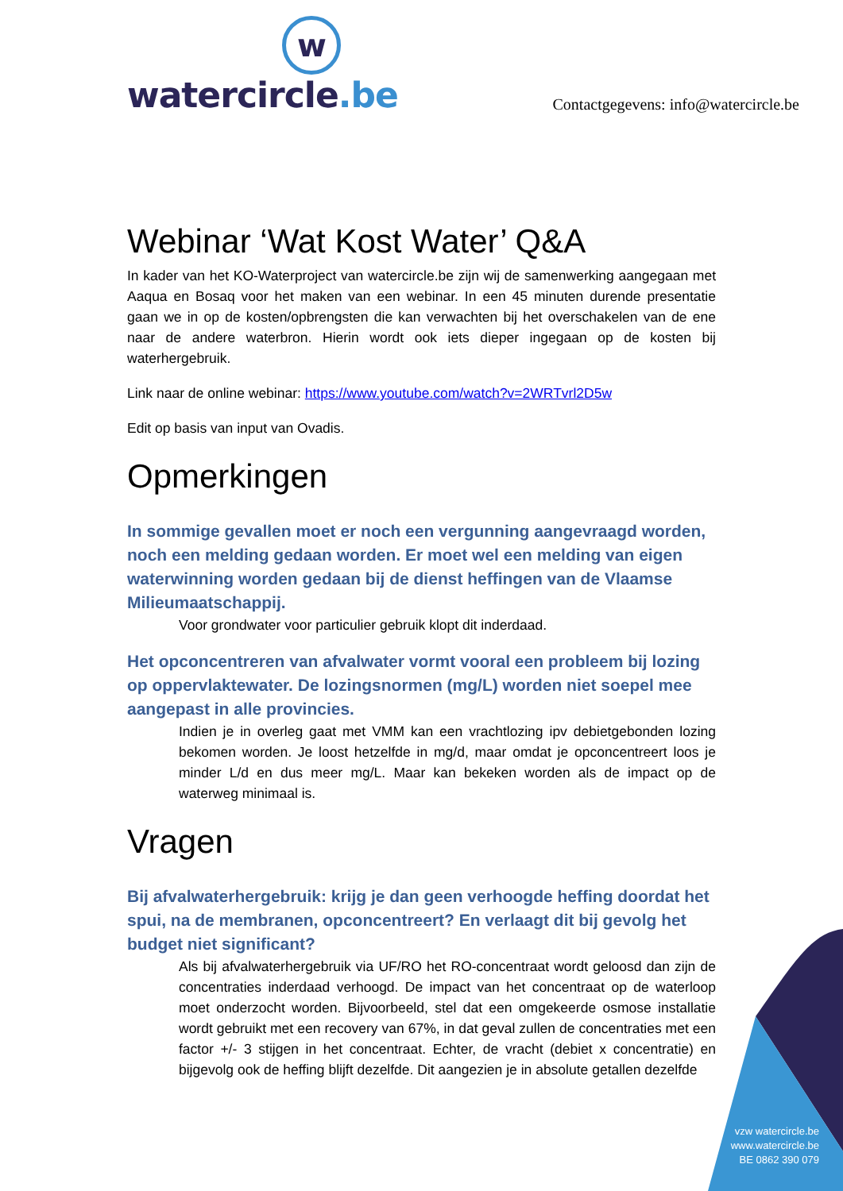w
watercircle.be
Contactgegevens: info@watercircle.be
Webinar ‘Wat Kost Water’ Q&A
In kader van het KO-Waterproject van watercircle.be zijn wij de samenwerking aangegaan met Aaqua en Bosaq voor het maken van een webinar. In een 45 minuten durende presentatie gaan we in op de kosten/opbrengsten die kan verwachten bij het overschakelen van de ene naar de andere waterbron. Hierin wordt ook iets dieper ingegaan op de kosten bij waterhergebruik.
Link naar de online webinar: https://www.youtube.com/watch?v=2WRTvrl2D5w
Edit op basis van input van Ovadis.
Opmerkingen
In sommige gevallen moet er noch een vergunning aangevraagd worden, noch een melding gedaan worden. Er moet wel een melding van eigen waterwinning worden gedaan bij de dienst heffingen van de Vlaamse Milieumaatschappij.
Voor grondwater voor particulier gebruik klopt dit inderdaad.
Het opconcentreren van afvalwater vormt vooral een probleem bij lozing op oppervlaktewater. De lozingsnormen (mg/L) worden niet soepel mee aangepast in alle provincies.
Indien je in overleg gaat met VMM kan een vrachtlozing ipv debietgebonden lozing bekomen worden. Je loost hetzelfde in mg/d, maar omdat je opconcentreert loos je minder L/d en dus meer mg/L. Maar kan bekeken worden als de impact op de waterweg minimaal is.
Vragen
Bij afvalwaterhergebruik: krijg je dan geen verhoogde heffing doordat het spui, na de membranen, opconcentreert? En verlaagt dit bij gevolg het budget niet significant?
Als bij afvalwaterhergebruik via UF/RO het RO-concentraat wordt geloosd dan zijn de concentraties inderdaad verhoogd. De impact van het concentraat op de waterloop moet onderzocht worden. Bijvoorbeeld, stel dat een omgekeerde osmose installatie wordt gebruikt met een recovery van 67%, in dat geval zullen de concentraties met een factor +/- 3 stijgen in het concentraat. Echter, de vracht (debiet x concentratie) en bijgevolg ook de heffing blijft dezelfde. Dit aangezien je in absolute getallen dezelfde
vzw watercircle.be
www.watercircle.be
BE 0862 390 079